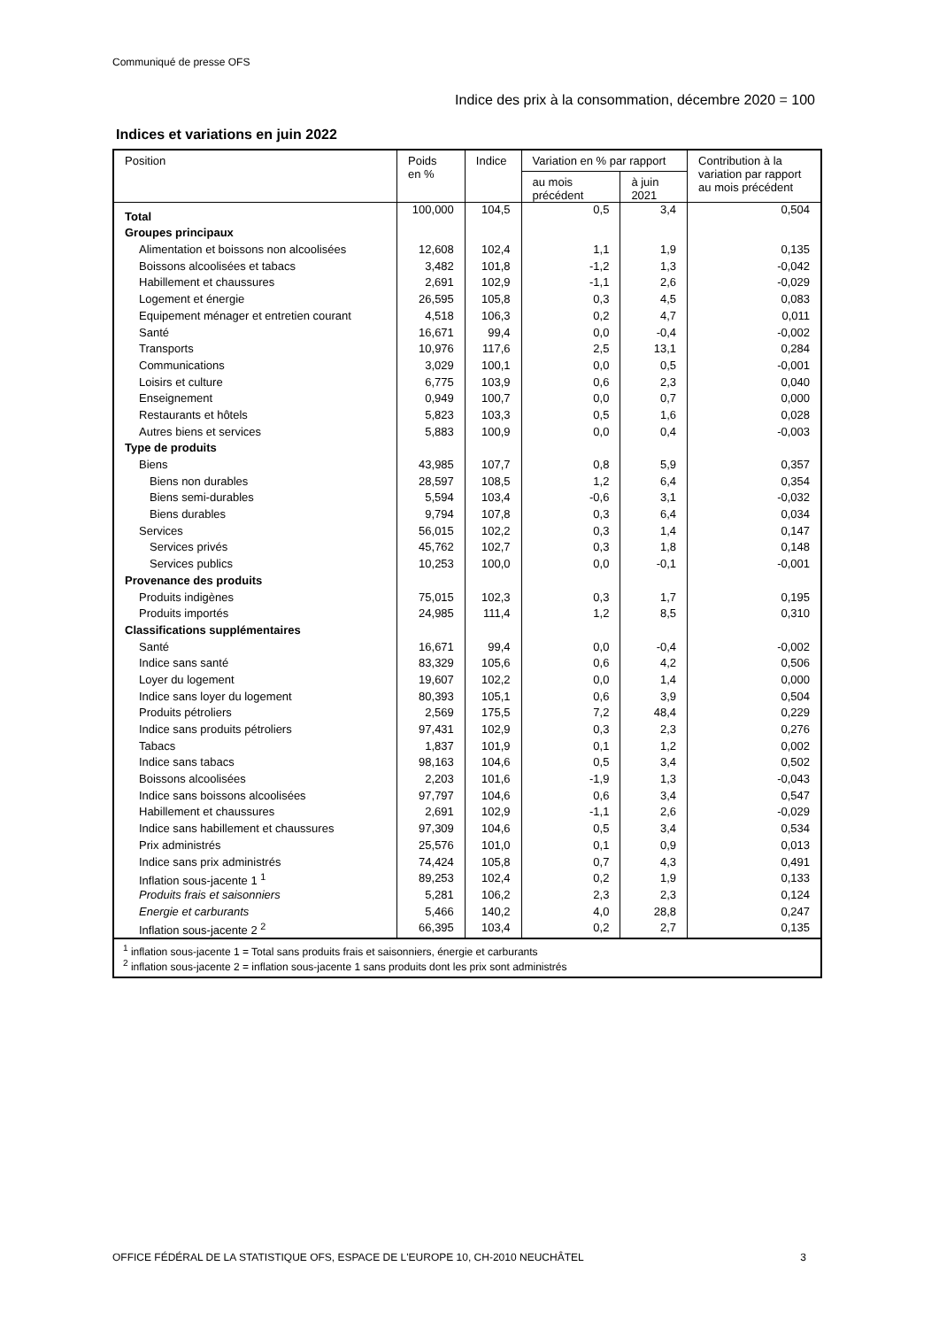Communiqué de presse OFS
Indice des prix à la consommation, décembre 2020 = 100
Indices et variations en juin 2022
| Position | Poids en % | Indice | Variation en % par rapport | | Contribution à la variation par rapport au mois précédent |
| --- | --- | --- | --- | --- | --- |
| | | | au mois précédent | à juin 2021 | |
| Total | 100,000 | 104,5 | 0,5 | 3,4 | 0,504 |
| Groupes principaux | | | | | |
| Alimentation et boissons non alcoolisées | 12,608 | 102,4 | 1,1 | 1,9 | 0,135 |
| Boissons alcoolisées et tabacs | 3,482 | 101,8 | -1,2 | 1,3 | -0,042 |
| Habillement et chaussures | 2,691 | 102,9 | -1,1 | 2,6 | -0,029 |
| Logement et énergie | 26,595 | 105,8 | 0,3 | 4,5 | 0,083 |
| Equipement ménager et entretien courant | 4,518 | 106,3 | 0,2 | 4,7 | 0,011 |
| Santé | 16,671 | 99,4 | 0,0 | -0,4 | -0,002 |
| Transports | 10,976 | 117,6 | 2,5 | 13,1 | 0,284 |
| Communications | 3,029 | 100,1 | 0,0 | 0,5 | -0,001 |
| Loisirs et culture | 6,775 | 103,9 | 0,6 | 2,3 | 0,040 |
| Enseignement | 0,949 | 100,7 | 0,0 | 0,7 | 0,000 |
| Restaurants et hôtels | 5,823 | 103,3 | 0,5 | 1,6 | 0,028 |
| Autres biens et services | 5,883 | 100,9 | 0,0 | 0,4 | -0,003 |
| Type de produits | | | | | |
| Biens | 43,985 | 107,7 | 0,8 | 5,9 | 0,357 |
| Biens non durables | 28,597 | 108,5 | 1,2 | 6,4 | 0,354 |
| Biens semi-durables | 5,594 | 103,4 | -0,6 | 3,1 | -0,032 |
| Biens durables | 9,794 | 107,8 | 0,3 | 6,4 | 0,034 |
| Services | 56,015 | 102,2 | 0,3 | 1,4 | 0,147 |
| Services privés | 45,762 | 102,7 | 0,3 | 1,8 | 0,148 |
| Services publics | 10,253 | 100,0 | 0,0 | -0,1 | -0,001 |
| Provenance des produits | | | | | |
| Produits indigènes | 75,015 | 102,3 | 0,3 | 1,7 | 0,195 |
| Produits importés | 24,985 | 111,4 | 1,2 | 8,5 | 0,310 |
| Classifications supplémentaires | | | | | |
| Santé | 16,671 | 99,4 | 0,0 | -0,4 | -0,002 |
| Indice sans santé | 83,329 | 105,6 | 0,6 | 4,2 | 0,506 |
| Loyer du logement | 19,607 | 102,2 | 0,0 | 1,4 | 0,000 |
| Indice sans loyer du logement | 80,393 | 105,1 | 0,6 | 3,9 | 0,504 |
| Produits pétroliers | 2,569 | 175,5 | 7,2 | 48,4 | 0,229 |
| Indice sans produits pétroliers | 97,431 | 102,9 | 0,3 | 2,3 | 0,276 |
| Tabacs | 1,837 | 101,9 | 0,1 | 1,2 | 0,002 |
| Indice sans tabacs | 98,163 | 104,6 | 0,5 | 3,4 | 0,502 |
| Boissons alcoolisées | 2,203 | 101,6 | -1,9 | 1,3 | -0,043 |
| Indice sans boissons alcoolisées | 97,797 | 104,6 | 0,6 | 3,4 | 0,547 |
| Habillement et chaussures | 2,691 | 102,9 | -1,1 | 2,6 | -0,029 |
| Indice sans habillement et chaussures | 97,309 | 104,6 | 0,5 | 3,4 | 0,534 |
| Prix administrés | 25,576 | 101,0 | 0,1 | 0,9 | 0,013 |
| Indice sans prix administrés | 74,424 | 105,8 | 0,7 | 4,3 | 0,491 |
| Inflation sous-jacente 1 <sup>1</sup> | 89,253 | 102,4 | 0,2 | 1,9 | 0,133 |
| Produits frais et saisonniers | 5,281 | 106,2 | 2,3 | 2,3 | 0,124 |
| Energie et carburants | 5,466 | 140,2 | 4,0 | 28,8 | 0,247 |
| Inflation sous-jacente 2 <sup>2</sup> | 66,395 | 103,4 | 0,2 | 2,7 | 0,135 |
| <sup>1</sup> inflation sous-jacente 1 = Total sans produits frais et saisonniers, énergie et carburants <sup>2</sup> inflation sous-jacente 2 = inflation sous-jacente 1 sans produits dont les prix sont administrés | | | | | |
OFFICE FÉDÉRAL DE LA STATISTIQUE OFS, ESPACE DE L'EUROPE 10, CH-2010 NEUCHÂTEL 3